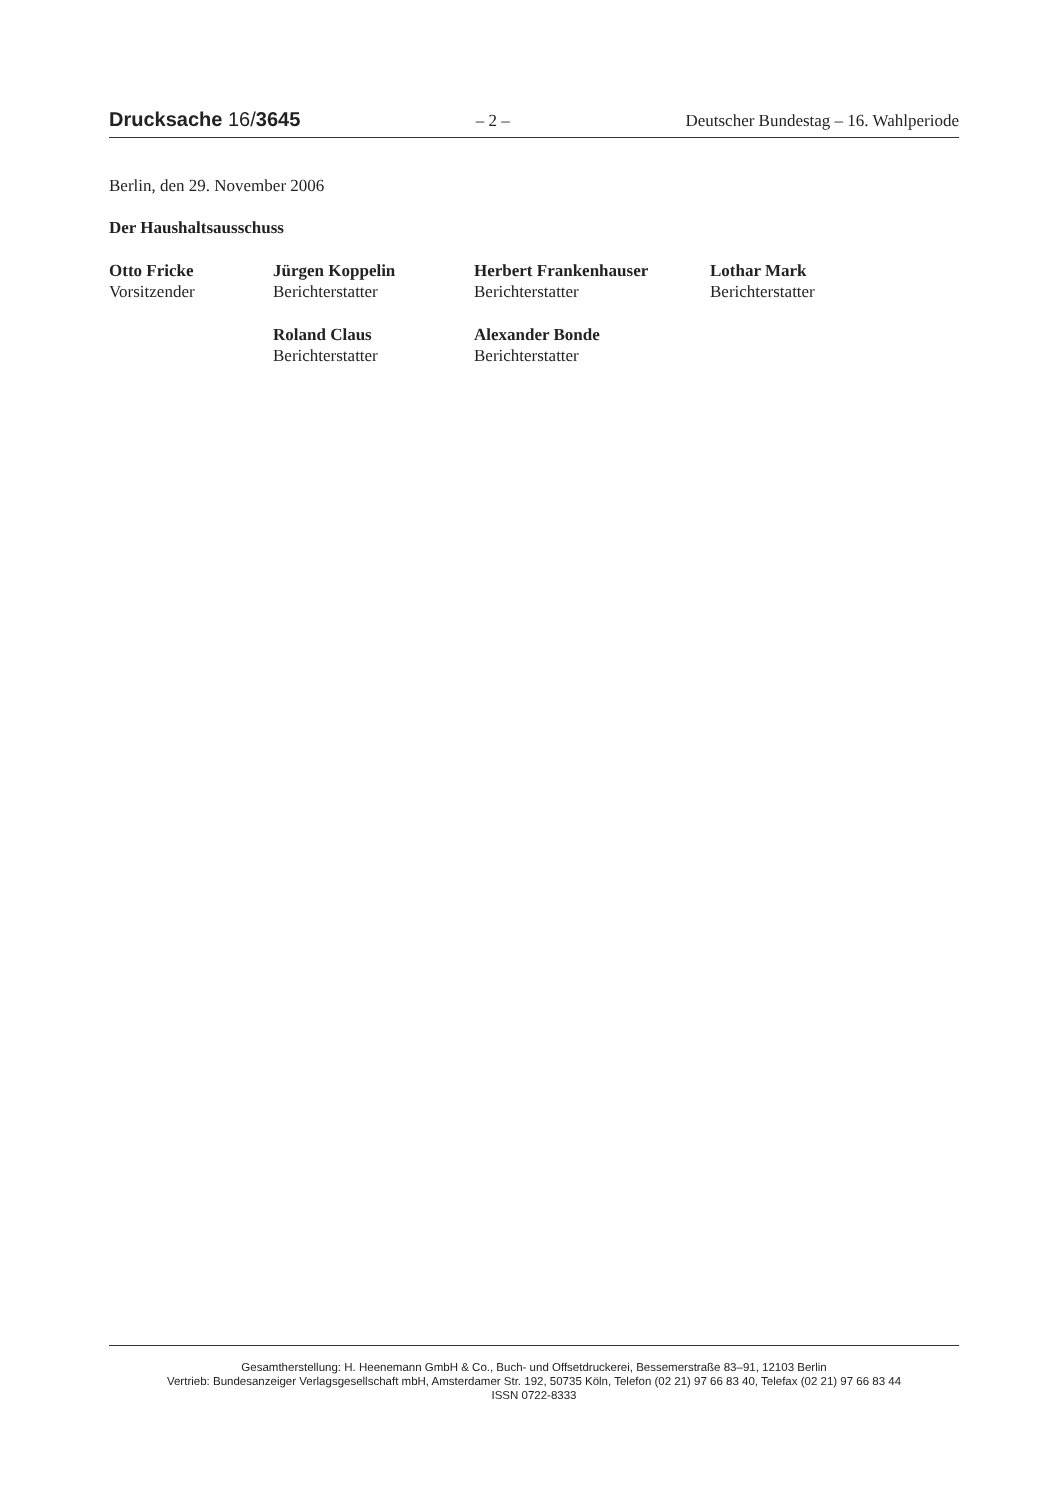Drucksache 16/3645 – 2 – Deutscher Bundestag – 16. Wahlperiode
Berlin, den 29. November 2006
Der Haushaltsausschuss
| Otto Fricke Vorsitzender | Jürgen Koppelin Berichterstatter | Herbert Frankenhauser Berichterstatter | Lothar Mark Berichterstatter |
| | Roland Claus Berichterstatter | Alexander Bonde Berichterstatter | |
Gesamtherstellung: H. Heenemann GmbH & Co., Buch- und Offsetdruckerei, Bessemerstraße 83–91, 12103 Berlin
Vertrieb: Bundesanzeiger Verlagsgesellschaft mbH, Amsterdamer Str. 192, 50735 Köln, Telefon (02 21) 97 66 83 40, Telefax (02 21) 97 66 83 44
ISSN 0722-8333